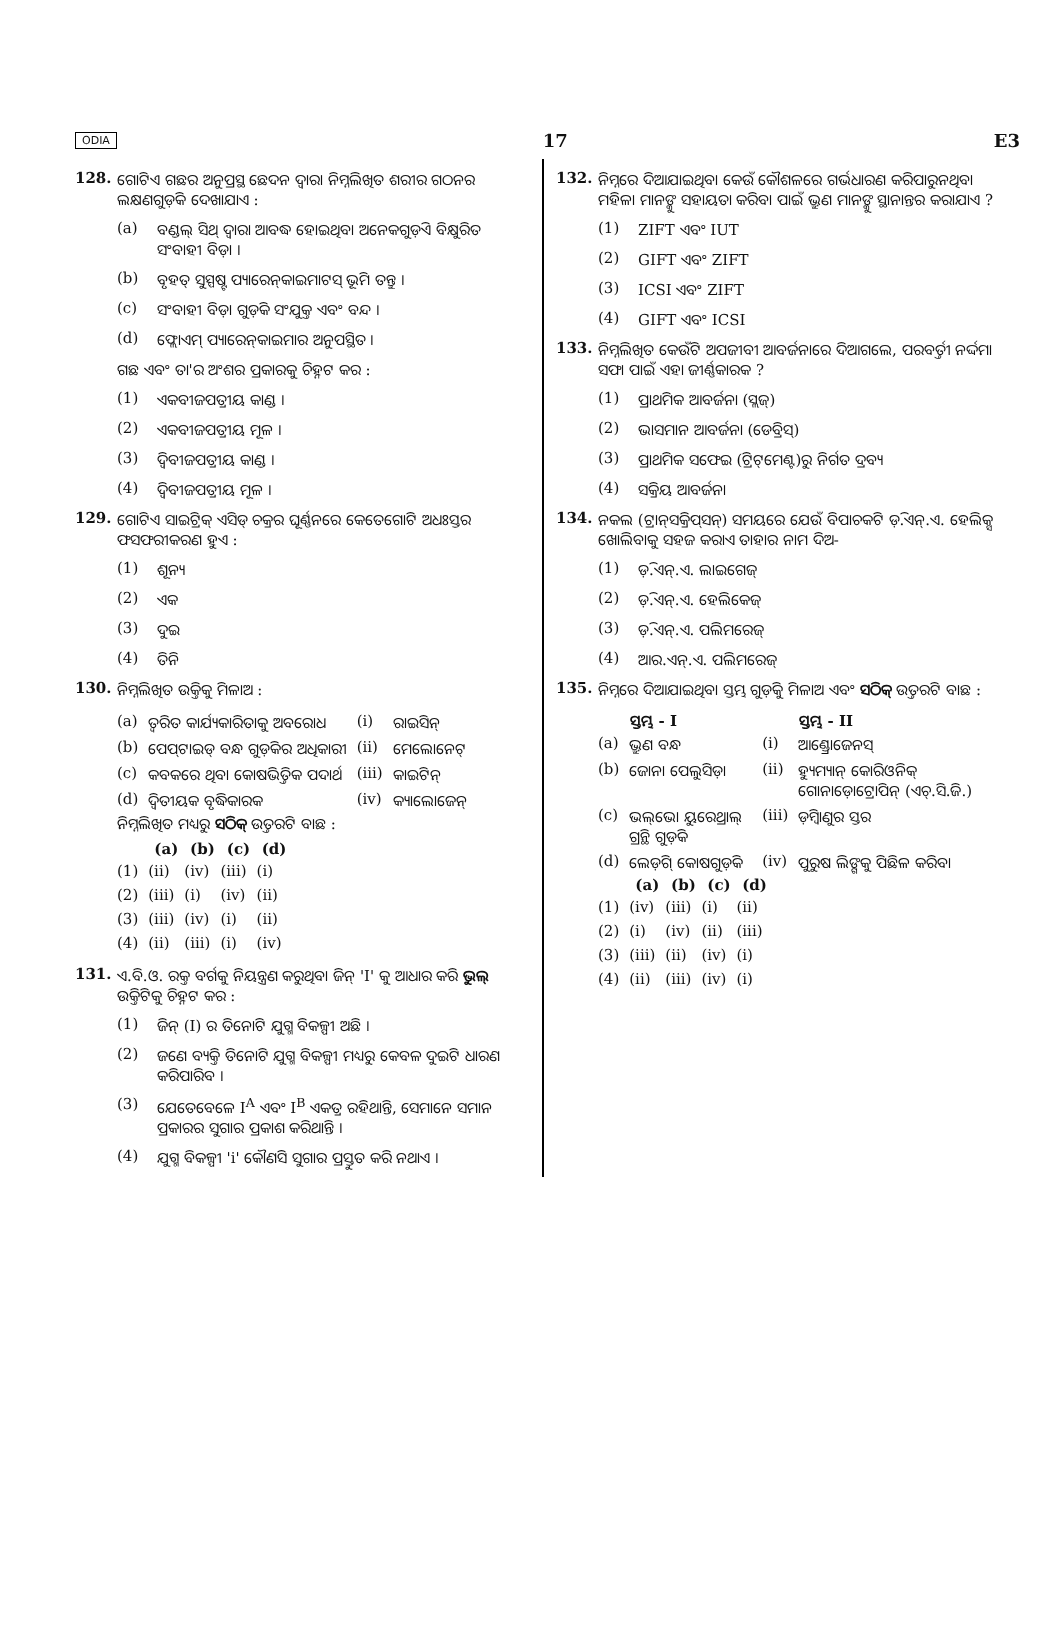ODIA 17 E3
128. ଗୋଟିଏ ଗଛର ଅନୁପ୍ରସ୍ଥ ଛେଦନ ଦ୍ୱାରା ନିମ୍ନଲିଖିତ ଶରୀର ଗଠନର ଲକ୍ଷଣଗୁଡ଼ିକ ଦେଖାଯାଏ :
(a) ବଣ୍ଡଲ୍ ସିଥ୍ ଦ୍ୱାରା ଆବଦ୍ଧ ହୋଇଥିବା ଅନେକଗୁଡ଼ିଏ ବିକ୍ଷୁରିତ ସଂବାହୀ ବିଡ଼ା ।
(b) ବୃହତ୍ ସୁସ୍ପଷ୍ଟ ପ୍ୟାରେନ୍‌କାଇମାଟସ୍ ଭୂମି ତନ୍ତୁ ।
(c) ସଂବାହୀ ବିଡ଼ା ଗୁଡ଼ିକ ସଂଯୁକ୍ତ ଏବଂ ବନ୍ଦ ।
(d) ଫ୍ଲୋଏମ୍ ପ୍ୟାରେନ୍‌କାଇମାର ଅନୁପସ୍ଥିତ ।
ଗଛ ଏବଂ ତା'ର ଅଂଶର ପ୍ରକାରକୁ ଚିହ୍ନଟ କର :
(1) ଏକବୀଜପତ୍ରୀୟ କାଣ୍ଡ ।
(2) ଏକବୀଜପତ୍ରୀୟ ମୂଳ ।
(3) ଦ୍ୱିବୀଜପତ୍ରୀୟ କାଣ୍ଡ ।
(4) ଦ୍ୱିବୀଜପତ୍ରୀୟ ମୂଳ ।
129. ଗୋଟିଏ ସାଇଟ୍ରିକ୍ ଏସିଡ୍ ଚକ୍ରର ଘୂର୍ଣ୍ଣନରେ କେତେଗୋଟି ଅଧଃସ୍ତର ଫସଫରୀକରଣ ହୁଏ :
(1) ଶୂନ୍ୟ
(2) ଏକ
(3) ଦୁଇ
(4) ତିନି
130. ନିମ୍ନଲିଖିତ ଉକ୍ତିକୁ ମିଳାଅ :
| (a) | ତ୍ୱରିତ କାର୍ଯ୍ୟକାରିତାକୁ ଅବରୋଧ | (i) | ରାଇସିନ୍ |
| (b) | ପେପ୍‌ଟାଇଡ୍ ବନ୍ଧ ଗୁଡ଼ିକର ଅଧିକାରୀ | (ii) | ମେଲୋନେଟ୍ |
| (c) | କବକରେ ଥିବା କୋଷଭିତ୍ତିକ ପଦାର୍ଥ | (iii) | କାଇଟିନ୍ |
| (d) | ଦ୍ୱିତୀୟକ ବୃଦ୍ଧିକାରକ | (iv) | କ୍ୟାଲୋଜେନ୍ |
ନିମ୍ନଲିଖିତ ମଧ୍ୟରୁ ସଠିକ୍ ଉତ୍ତରଟି ବାଛ :
| | (a) | (b) | (c) | (d) |
| (1) | (ii) | (iv) | (iii) | (i) |
| (2) | (iii) | (i) | (iv) | (ii) |
| (3) | (iii) | (iv) | (i) | (ii) |
| (4) | (ii) | (iii) | (i) | (iv) |
131. ଏ.ବି.ଓ. ରକ୍ତ ବର୍ଗକୁ ନିୟନ୍ତ୍ରଣ କରୁଥିବା ଜିନ୍ 'I' କୁ ଆଧାର କରି ଭୁଲ୍ ଉକ୍ତିଟିକୁ ଚିହ୍ନଟ କର :
(1) ଜିନ୍ (I) ର ତିନୋଟି ଯୁଗ୍ମ ବିକଳ୍ପୀ ଅଛି ।
(2) ଜଣେ ବ୍ୟକ୍ତି ତିନୋଟି ଯୁଗ୍ମ ବିକଳ୍ପୀ ମଧ୍ୟରୁ କେବଳ ଦୁଇଟି ଧାରଣ କରିପାରିବ ।
(3) ଯେତେବେଳେ I<sup>A</sup> ଏବଂ I<sup>B</sup> ଏକତ୍ର ରହିଥାନ୍ତି, ସେମାନେ ସମାନ ପ୍ରକାରର ସୁଗାର ପ୍ରକାଶ କରିଥାନ୍ତି ।
(4) ଯୁଗ୍ମ ବିକଳ୍ପୀ 'i' କୌଣସି ସୁଗାର ପ୍ରସ୍ତୁତ କରି ନଥାଏ ।
132. ନିମ୍ନରେ ଦିଆଯାଇଥିବା କେଉଁ କୌଶଳରେ ଗର୍ଭଧାରଣ କରିପାରୁନଥିବା ମହିଳା ମାନଙ୍କୁ ସହାୟତା କରିବା ପାଇଁ ଭ୍ରୁଣ ମାନଙ୍କୁ ସ୍ଥାନାନ୍ତର କରାଯାଏ ?
(1) ZIFT ଏବଂ IUT
(2) GIFT ଏବଂ ZIFT
(3) ICSI ଏବଂ ZIFT
(4) GIFT ଏବଂ ICSI
133. ନିମ୍ନଲିଖିତ କେଉଁଟି ଅପଜୀବୀ ଆବର୍ଜନାରେ ଦିଆଗଲେ, ପରବର୍ତ୍ତୀ ନର୍ଦ୍ଦମା ସଫା ପାଇଁ ଏହା ଜୀର୍ଣ୍ଣକାରକ ?
(1) ପ୍ରାଥମିକ ଆବର୍ଜନା (ସ୍ଲଜ୍)
(2) ଭାସମାନ ଆବର୍ଜନା (ଡେବ୍ରିସ୍)
(3) ପ୍ରାଥମିକ ସଫେଇ (ଟ୍ରିଟ୍‌ମେଣ୍ଟ)ରୁ ନିର୍ଗତ ଦ୍ରବ୍ୟ
(4) ସକ୍ରିୟ ଆବର୍ଜନା
134. ନକଲ (ଟ୍ରାନ୍‌ସକ୍ରିପ୍‌ସନ୍) ସମୟରେ ଯେଉଁ ବିପାଚକଟି ଡ଼ି.ଏନ୍.ଏ. ହେଲିକ୍ସ ଖୋଲିବାକୁ ସହଜ କରାଏ ତାହାର ନାମ ଦିଅ-
(1) ଡ଼ି.ଏନ୍.ଏ. ଲାଇଗେଜ୍
(2) ଡ଼ି.ଏନ୍.ଏ. ହେଲିକେଜ୍
(3) ଡ଼ି.ଏନ୍.ଏ. ପଲିମରେଜ୍
(4) ଆର.ଏନ୍.ଏ. ପଲିମରେଜ୍
135. ନିମ୍ନରେ ଦିଆଯାଇଥିବା ସ୍ତମ୍ଭ ଗୁଡ଼ିକୁ ମିଳାଅ ଏବଂ ସଠିକ୍ ଉତ୍ତରଟି ବାଛ :
| | ସ୍ତମ୍ଭ - I | | ସ୍ତମ୍ଭ - II |
| (a) | ଭ୍ରୁଣ ବନ୍ଧ | (i) | ଆଣ୍ଡ୍ରୋଜେନସ୍ |
| (b) | ଜୋନା ପେଲୁସିଡ଼ା | (ii) | ହ୍ୟୁମ୍ୟାନ୍ କୋରିଓନିକ୍ ଗୋନାଡ଼ୋଟ୍ରୋପିନ୍ (ଏଚ୍.ସି.ଜି.) |
| (c) | ଭଲ୍‌ଭୋ ୟୁରେଥ୍ରାଲ୍ ଗ୍ରନ୍ଥି ଗୁଡ଼ିକ | (iii) | ଡ଼ିମ୍ବାଣୁର ସ୍ତର |
| (d) | ଲେଡ଼ିଗ୍ କୋଷଗୁଡ଼ିକ | (iv) | ପୁରୁଷ ଲିଙ୍ଗକୁ ପିଛିଳ କରିବା |
| | (a) | (b) | (c) | (d) |
| (1) | (iv) | (iii) | (i) | (ii) |
| (2) | (i) | (iv) | (ii) | (iii) |
| (3) | (iii) | (ii) | (iv) | (i) |
| (4) | (ii) | (iii) | (iv) | (i) |